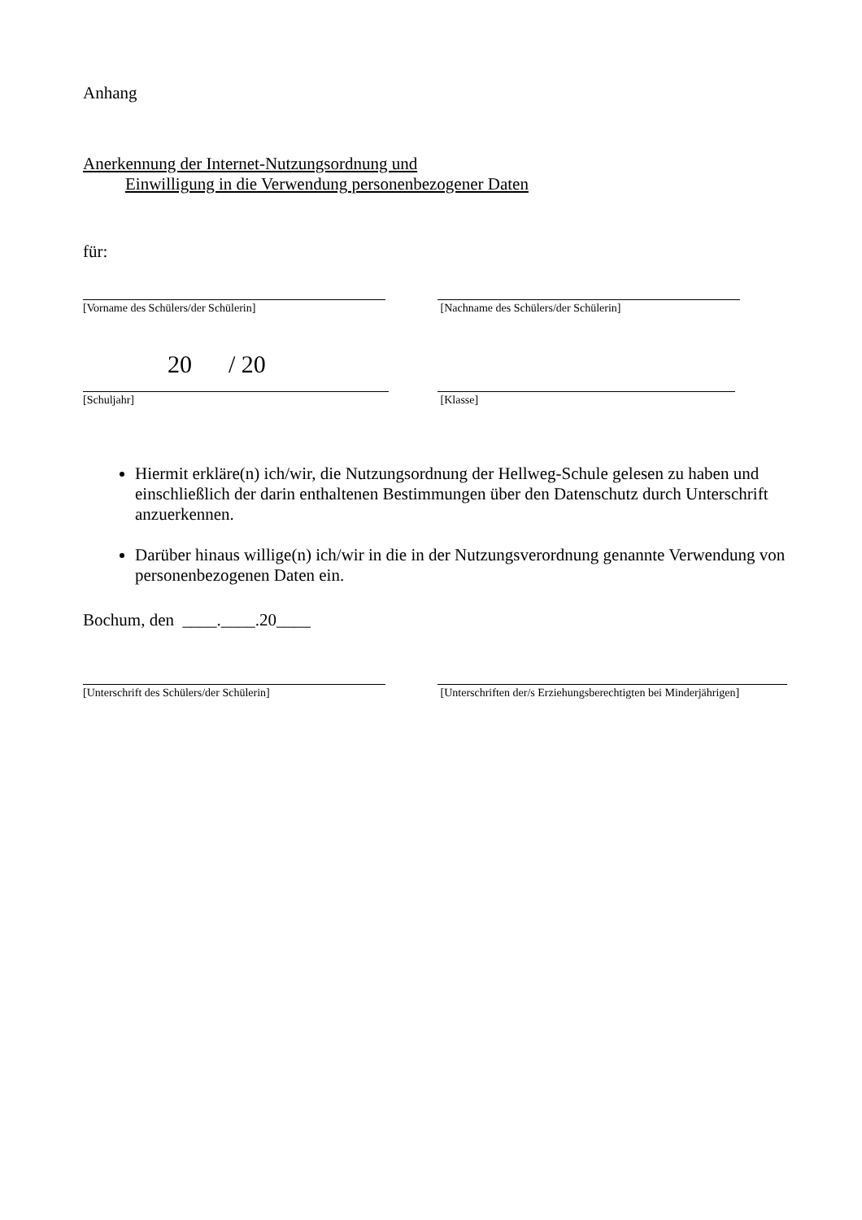Anhang
Anerkennung der Internet-Nutzungsordnung und
Einwilligung in die Verwendung personenbezogener Daten
für:
[Vorname des Schülers/der Schülerin]
[Nachname des Schülers/der Schülerin]
20 / 20
[Schuljahr]
[Klasse]
Hiermit erkläre(n) ich/wir, die Nutzungsordnung der Hellweg-Schule gelesen zu haben und einschließlich der darin enthaltenen Bestimmungen über den Datenschutz durch Unterschrift anzuerkennen.
Darüber hinaus willige(n) ich/wir in die in der Nutzungsverordnung genannte Verwendung von personenbezogenen Daten ein.
Bochum, den ____.____.20____
[Unterschrift des Schülers/der Schülerin]
[Unterschriften der/s Erziehungsberechtigten bei Minderjährigen]